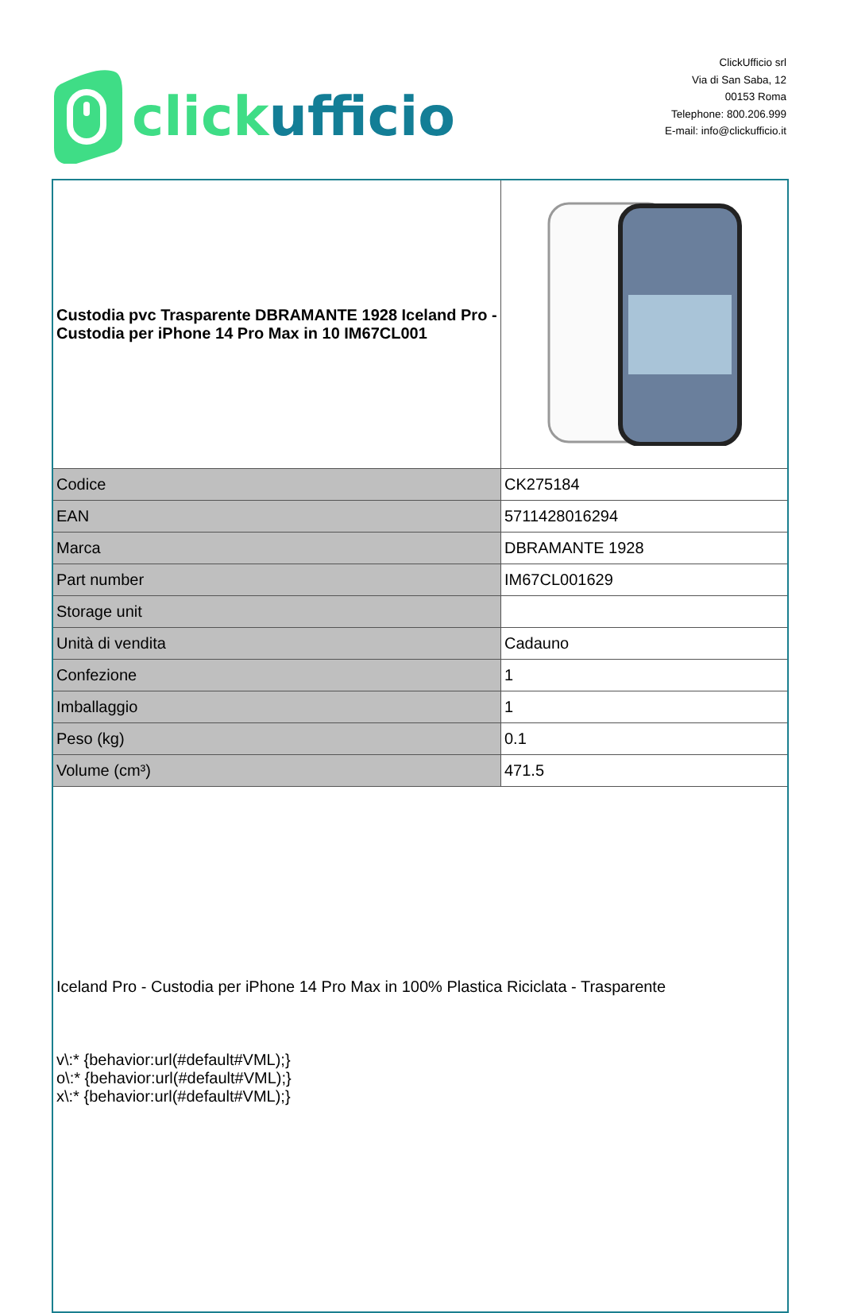click ufficio
ClickUfficio srl
Via di San Saba, 12
00153 Roma
Telephone: 800.206.999
E-mail: info@clickufficio.it
| Custodia pvc Trasparente DBRAMANTE 1928 Iceland Pro - Custodia per iPhone 14 Pro Max in 10 IM67CL001 | |
| Codice | CK275184 |
| EAN | 5711428016294 |
| Marca | DBRAMANTE 1928 |
| Part number | IM67CL001629 |
| Storage unit | |
| Unità di vendita | Cadauno |
| Confezione | 1 |
| Imballaggio | 1 |
| Peso (kg) | 0.1 |
| Volume (cm³) | 471.5 |
| Iceland Pro - Custodia per iPhone 14 Pro Max in 100% Plastica Riciclata - Trasparente v\:* {behavior:url(#default#VML);} o\:* {behavior:url(#default#VML);} x\:* {behavior:url(#default#VML);} | |